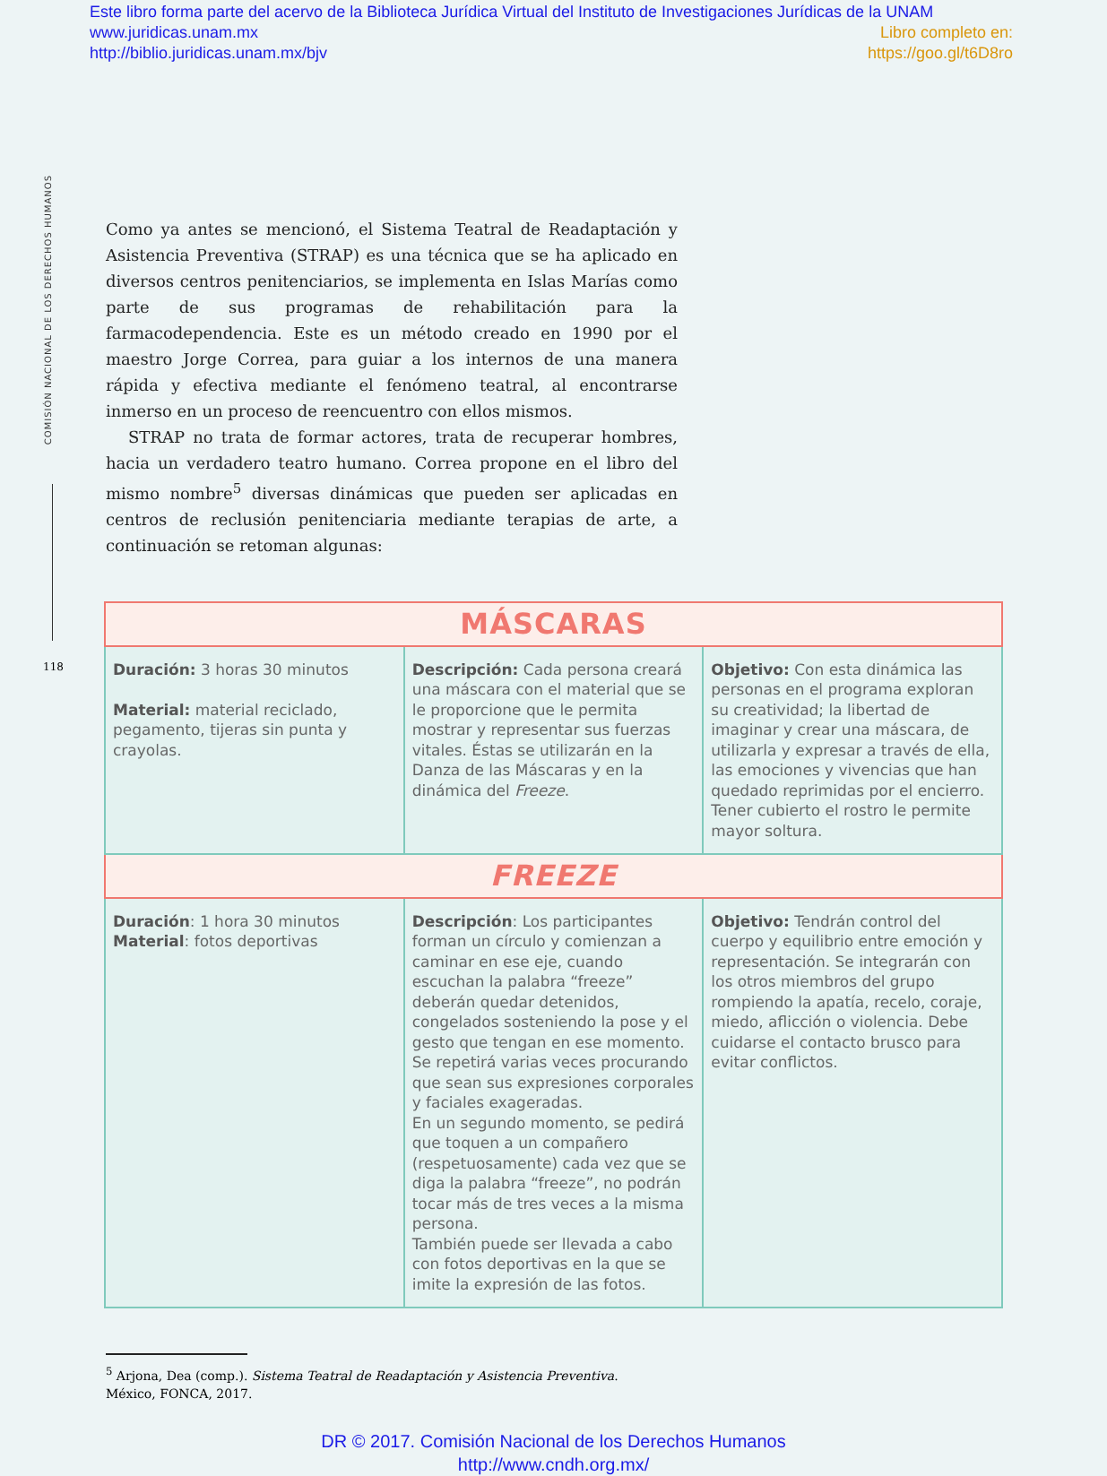Este libro forma parte del acervo de la Biblioteca Jurídica Virtual del Instituto de Investigaciones Jurídicas de la UNAM
www.juridicas.unam.mx Libro completo en:
http://biblio.juridicas.unam.mx/bjv https://goo.gl/t6D8ro
COMISIÓN NACIONAL DE LOS DERECHOS HUMANOS
118
Como ya antes se mencionó, el Sistema Teatral de Readaptación y Asistencia Preventiva (STRAP) es una técnica que se ha aplicado en diversos centros penitenciarios, se implementa en Islas Marías como parte de sus programas de rehabilitación para la farmacodependencia. Este es un método creado en 1990 por el maestro Jorge Correa, para guiar a los internos de una manera rápida y efectiva mediante el fenómeno teatral, al encontrarse inmerso en un proceso de reencuentro con ellos mismos.
STRAP no trata de formar actores, trata de recuperar hombres, hacia un verdadero teatro humano. Correa propone en el libro del mismo nombre<sup>5</sup> diversas dinámicas que pueden ser aplicadas en centros de reclusión penitenciaria mediante terapias de arte, a continuación se retoman algunas:
| MÁSCARAS | | |
| --- | --- | --- |
| Duración: 3 horas 30 minutos Material: material reciclado, pegamento, tijeras sin punta y crayolas. | Descripción: Cada persona creará una máscara con el material que se le proporcione que le permita mostrar y representar sus fuerzas vitales. Éstas se utilizarán en la Danza de las Máscaras y en la dinámica del Freeze . | Objetivo: Con esta dinámica las personas en el programa exploran su creatividad; la libertad de imaginar y crear una máscara, de utilizarla y expresar a través de ella, las emociones y vivencias que han quedado reprimidas por el encierro. Tener cubierto el rostro le permite mayor soltura. |
| FREEZE | | |
| Duración : 1 hora 30 minutos Material : fotos deportivas | Descripción : Los participantes forman un círculo y comienzan a caminar en ese eje, cuando escuchan la palabra “freeze” deberán quedar detenidos, congelados sosteniendo la pose y el gesto que tengan en ese momento. Se repetirá varias veces procurando que sean sus expresiones corporales y faciales exageradas. En un segundo momento, se pedirá que toquen a un compañero (respetuosamente) cada vez que se diga la palabra “freeze”, no podrán tocar más de tres veces a la misma persona. También puede ser llevada a cabo con fotos deportivas en la que se imite la expresión de las fotos. | Objetivo: Tendrán control del cuerpo y equilibrio entre emoción y representación. Se integrarán con los otros miembros del grupo rompiendo la apatía, recelo, coraje, miedo, aflicción o violencia. Debe cuidarse el contacto brusco para evitar conflictos. |
<sup>5</sup> Arjona, Dea (comp.). Sistema Teatral de Readaptación y Asistencia Preventiva.
México, FONCA, 2017.
DR © 2017. Comisión Nacional de los Derechos Humanos
http://www.cndh.org.mx/